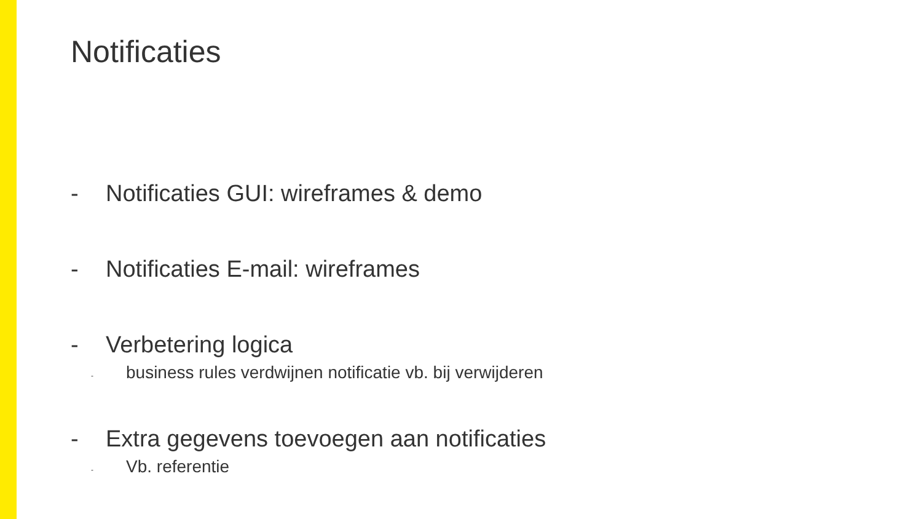Notificaties
- Notificaties GUI: wireframes & demo
- Notificaties E-mail: wireframes
- Verbetering logica
- business rules verdwijnen notificatie vb. bij verwijderen
- Extra gegevens toevoegen aan notificaties
- Vb. referentie